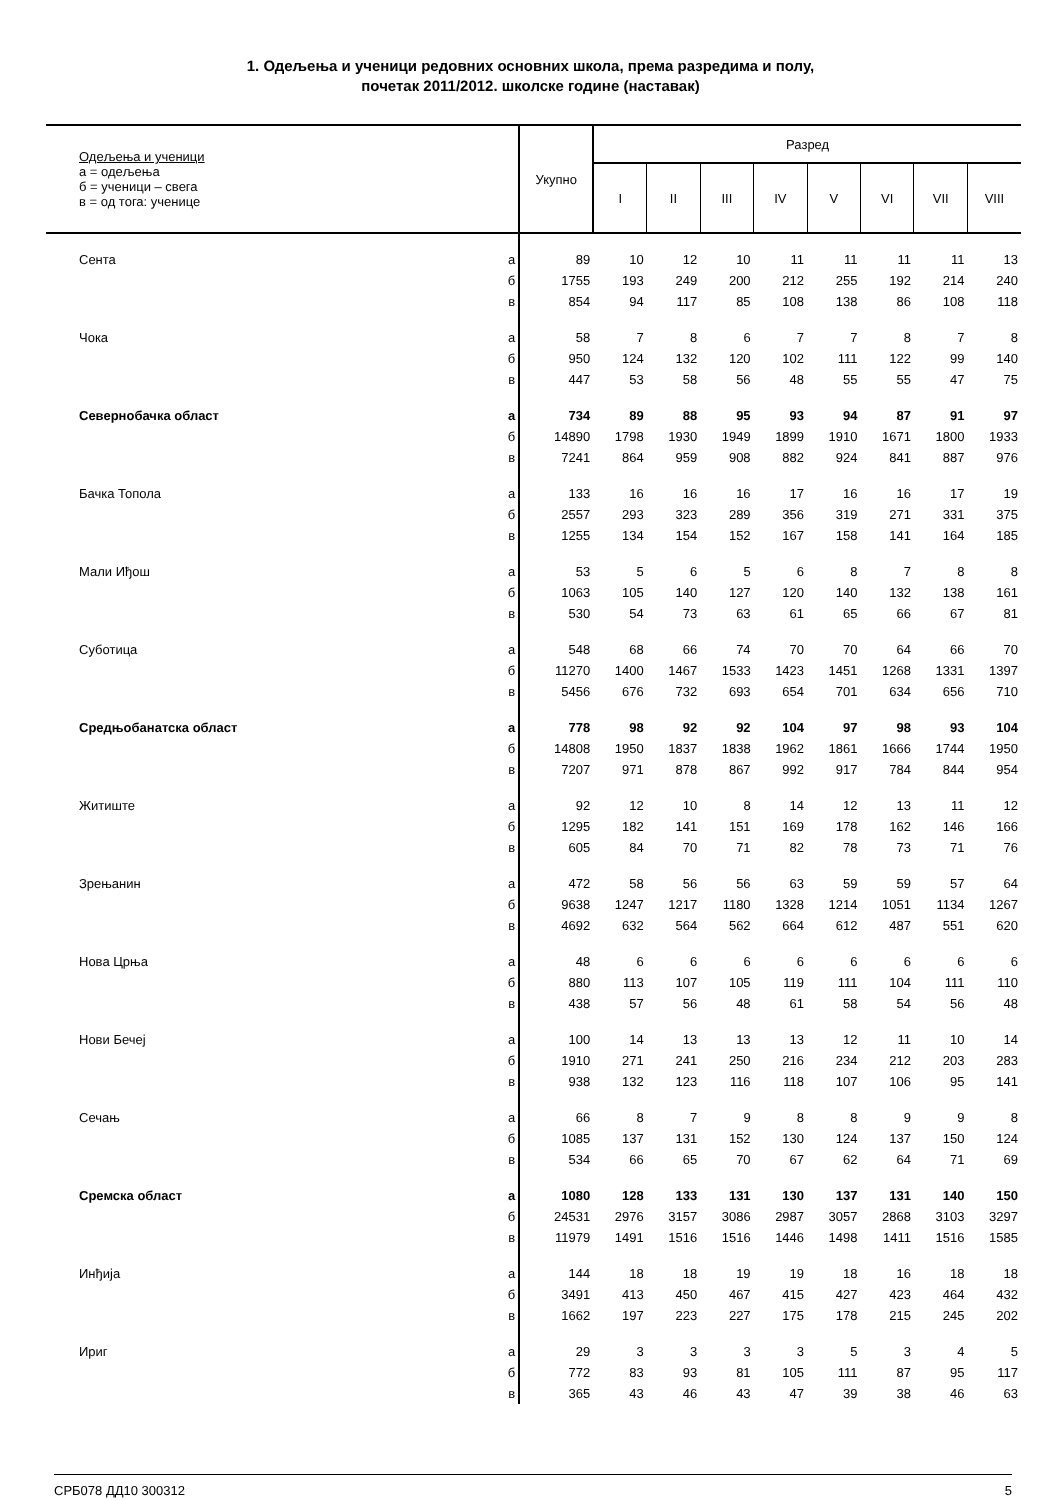1. Одељења и ученици редовних основних школа, према разредима и полу,
почетак 2011/2012. школске године (наставак)
| Одељења и ученици а = одељења б = ученици – свега в = од тога: ученице | | Укупно | Разред | | | | | | | |
| --- | --- | --- | --- | --- | --- | --- | --- | --- | --- | --- |
| | | | I | II | III | IV | V | VI | VII | VIII |
| Сента | а | 89 | 10 | 12 | 10 | 11 | 11 | 11 | 11 | 13 |
| | б | 1755 | 193 | 249 | 200 | 212 | 255 | 192 | 214 | 240 |
| | в | 854 | 94 | 117 | 85 | 108 | 138 | 86 | 108 | 118 |
| Чока | а | 58 | 7 | 8 | 6 | 7 | 7 | 8 | 7 | 8 |
| | б | 950 | 124 | 132 | 120 | 102 | 111 | 122 | 99 | 140 |
| | в | 447 | 53 | 58 | 56 | 48 | 55 | 55 | 47 | 75 |
| Севернобачка област | а | 734 | 89 | 88 | 95 | 93 | 94 | 87 | 91 | 97 |
| | б | 14890 | 1798 | 1930 | 1949 | 1899 | 1910 | 1671 | 1800 | 1933 |
| | в | 7241 | 864 | 959 | 908 | 882 | 924 | 841 | 887 | 976 |
| Бачка Топола | а | 133 | 16 | 16 | 16 | 17 | 16 | 16 | 17 | 19 |
| | б | 2557 | 293 | 323 | 289 | 356 | 319 | 271 | 331 | 375 |
| | в | 1255 | 134 | 154 | 152 | 167 | 158 | 141 | 164 | 185 |
| Мали Иђош | а | 53 | 5 | 6 | 5 | 6 | 8 | 7 | 8 | 8 |
| | б | 1063 | 105 | 140 | 127 | 120 | 140 | 132 | 138 | 161 |
| | в | 530 | 54 | 73 | 63 | 61 | 65 | 66 | 67 | 81 |
| Суботица | а | 548 | 68 | 66 | 74 | 70 | 70 | 64 | 66 | 70 |
| | б | 11270 | 1400 | 1467 | 1533 | 1423 | 1451 | 1268 | 1331 | 1397 |
| | в | 5456 | 676 | 732 | 693 | 654 | 701 | 634 | 656 | 710 |
| Средњобанатска област | а | 778 | 98 | 92 | 92 | 104 | 97 | 98 | 93 | 104 |
| | б | 14808 | 1950 | 1837 | 1838 | 1962 | 1861 | 1666 | 1744 | 1950 |
| | в | 7207 | 971 | 878 | 867 | 992 | 917 | 784 | 844 | 954 |
| Житиште | а | 92 | 12 | 10 | 8 | 14 | 12 | 13 | 11 | 12 |
| | б | 1295 | 182 | 141 | 151 | 169 | 178 | 162 | 146 | 166 |
| | в | 605 | 84 | 70 | 71 | 82 | 78 | 73 | 71 | 76 |
| Зрењанин | а | 472 | 58 | 56 | 56 | 63 | 59 | 59 | 57 | 64 |
| | б | 9638 | 1247 | 1217 | 1180 | 1328 | 1214 | 1051 | 1134 | 1267 |
| | в | 4692 | 632 | 564 | 562 | 664 | 612 | 487 | 551 | 620 |
| Нова Црња | а | 48 | 6 | 6 | 6 | 6 | 6 | 6 | 6 | 6 |
| | б | 880 | 113 | 107 | 105 | 119 | 111 | 104 | 111 | 110 |
| | в | 438 | 57 | 56 | 48 | 61 | 58 | 54 | 56 | 48 |
| Нови Бечеј | а | 100 | 14 | 13 | 13 | 13 | 12 | 11 | 10 | 14 |
| | б | 1910 | 271 | 241 | 250 | 216 | 234 | 212 | 203 | 283 |
| | в | 938 | 132 | 123 | 116 | 118 | 107 | 106 | 95 | 141 |
| Сечањ | а | 66 | 8 | 7 | 9 | 8 | 8 | 9 | 9 | 8 |
| | б | 1085 | 137 | 131 | 152 | 130 | 124 | 137 | 150 | 124 |
| | в | 534 | 66 | 65 | 70 | 67 | 62 | 64 | 71 | 69 |
| Сремска област | а | 1080 | 128 | 133 | 131 | 130 | 137 | 131 | 140 | 150 |
| | б | 24531 | 2976 | 3157 | 3086 | 2987 | 3057 | 2868 | 3103 | 3297 |
| | в | 11979 | 1491 | 1516 | 1516 | 1446 | 1498 | 1411 | 1516 | 1585 |
| Инђија | а | 144 | 18 | 18 | 19 | 19 | 18 | 16 | 18 | 18 |
| | б | 3491 | 413 | 450 | 467 | 415 | 427 | 423 | 464 | 432 |
| | в | 1662 | 197 | 223 | 227 | 175 | 178 | 215 | 245 | 202 |
| Ириг | а | 29 | 3 | 3 | 3 | 3 | 5 | 3 | 4 | 5 |
| | б | 772 | 83 | 93 | 81 | 105 | 111 | 87 | 95 | 117 |
| | в | 365 | 43 | 46 | 43 | 47 | 39 | 38 | 46 | 63 |
СРБ078 ДД10 300312 5